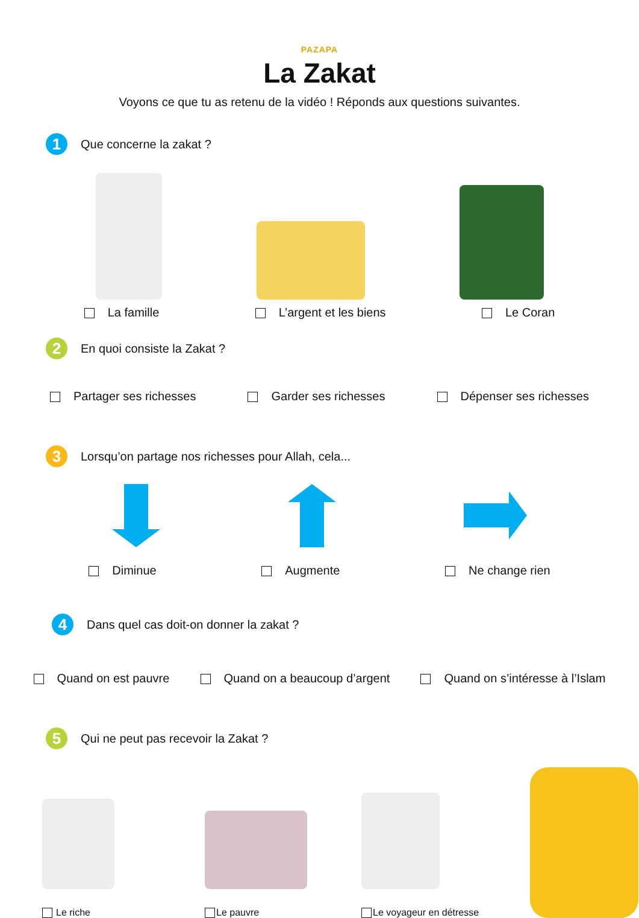PAZAPA
La Zakat
Voyons ce que tu as retenu de la vidéo ! Réponds aux questions suivantes.
1 Que concerne la zakat ?
La famille L’argent et les biens Le Coran
2 En quoi consiste la Zakat ?
Partager ses richesses Garder ses richesses Dépenser ses richesses
3 Lorsqu’on partage nos richesses pour Allah, cela...
Diminue Augmente Ne change rien
4 Dans quel cas doit-on donner la zakat ?
Quand on est pauvre Quand on a beaucoup d’argent Quand on s’intéresse à l’Islam
5 Qui ne peut pas recevoir la Zakat ?
Le riche
Le pauvre
Le voyageur en détresse